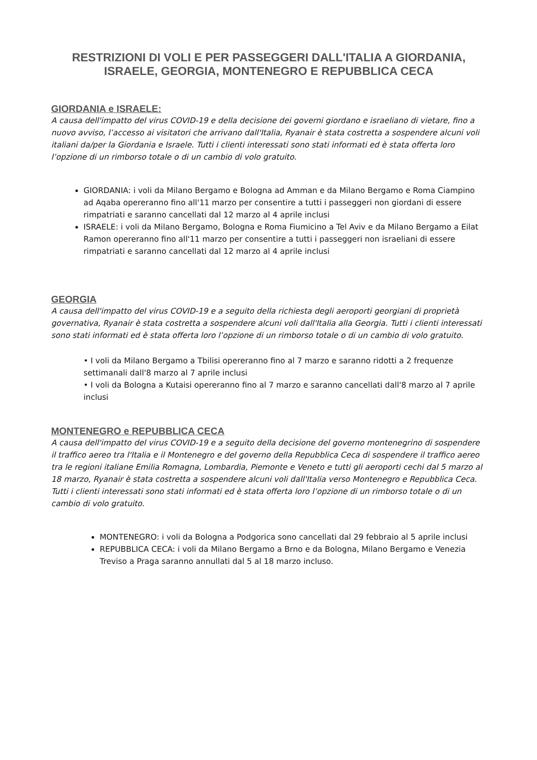RESTRIZIONI DI VOLI E PER PASSEGGERI DALL'ITALIA A GIORDANIA, ISRAELE, GEORGIA, MONTENEGRO E REPUBBLICA CECA
GIORDANIA e ISRAELE:
A causa dell'impatto del virus COVID-19 e della decisione dei governi giordano e israeliano di vietare, fino a nuovo avviso, l’accesso ai visitatori che arrivano dall'Italia, Ryanair è stata costretta a sospendere alcuni voli italiani da/per la Giordania e Israele. Tutti i clienti interessati sono stati informati ed è stata offerta loro l’opzione di un rimborso totale o di un cambio di volo gratuito.
GIORDANIA: i voli da Milano Bergamo e Bologna ad Amman e da Milano Bergamo e Roma Ciampino ad Aqaba opereranno fino all'11 marzo per consentire a tutti i passeggeri non giordani di essere rimpatriati e saranno cancellati dal 12 marzo al 4 aprile inclusi
ISRAELE: i voli da Milano Bergamo, Bologna e Roma Fiumicino a Tel Aviv e da Milano Bergamo a Eilat Ramon opereranno fino all'11 marzo per consentire a tutti i passeggeri non israeliani di essere rimpatriati e saranno cancellati dal 12 marzo al 4 aprile inclusi
GEORGIA
A causa dell'impatto del virus COVID-19 e a seguito della richiesta degli aeroporti georgiani di proprietà governativa, Ryanair è stata costretta a sospendere alcuni voli dall'Italia alla Georgia. Tutti i clienti interessati sono stati informati ed è stata offerta loro l’opzione di un rimborso totale o di un cambio di volo gratuito.
• I voli da Milano Bergamo a Tbilisi opereranno fino al 7 marzo e saranno ridotti a 2 frequenze settimanali dall'8 marzo al 7 aprile inclusi
• I voli da Bologna a Kutaisi opereranno fino al 7 marzo e saranno cancellati dall'8 marzo al 7 aprile inclusi
MONTENEGRO e REPUBBLICA CECA
A causa dell'impatto del virus COVID-19 e a seguito della decisione del governo montenegrino di sospendere il traffico aereo tra l'Italia e il Montenegro e del governo della Repubblica Ceca di sospendere il traffico aereo tra le regioni italiane Emilia Romagna, Lombardia, Piemonte e Veneto e tutti gli aeroporti cechi dal 5 marzo al 18 marzo, Ryanair è stata costretta a sospendere alcuni voli dall'Italia verso Montenegro e Repubblica Ceca. Tutti i clienti interessati sono stati informati ed è stata offerta loro l’opzione di un rimborso totale o di un cambio di volo gratuito.
MONTENEGRO: i voli da Bologna a Podgorica sono cancellati dal 29 febbraio al 5 aprile inclusi
REPUBBLICA CECA: i voli da Milano Bergamo a Brno e da Bologna, Milano Bergamo e Venezia Treviso a Praga saranno annullati dal 5 al 18 marzo incluso.